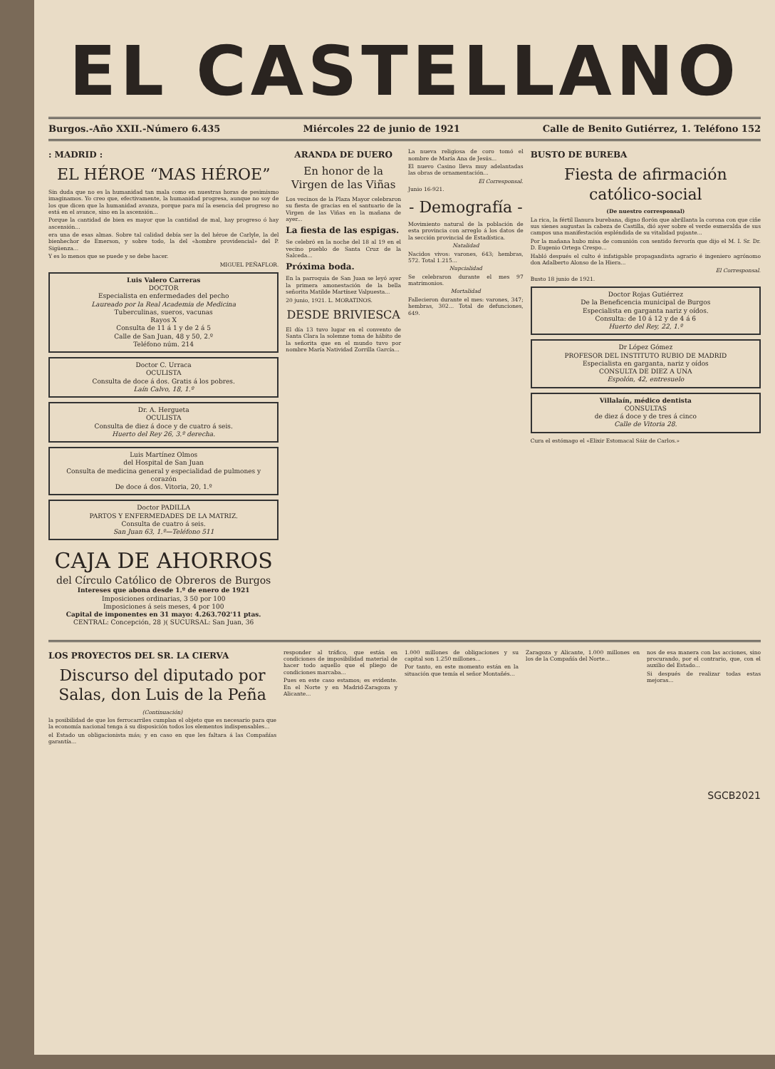EL CASTELLANO
Burgos.-Año XXII.-Número 6.435 Miércoles 22 de junio de 1921 Calle de Benito Gutiérrez, 1. Teléfono 152
: MADRID :
EL HÉROE “MAS HÉROE”
Sin duda que no es la humanidad tan mala como en nuestras horas de pesimismo imaginamos. Yo creo que, efectivamente, la humanidad progresa, aunque no soy de los que dicen que la humanidad avanza, porque para mí la esencia del progreso no está en el avance, sino en la ascensión...
Porque la cantidad de bien es mayor que la cantidad de mal, hay progreso ó hay ascensión...
era una de esas almas. Sobre tal calidad debía ser la del héroe de Carlyle, la del bienhechor de Emerson, y sobre todo, la del «hombre providencial» del P. Sigüenza...
Y es lo menos que se puede y se debe hacer.
MIGUEL PEÑAFLOR.
Luis Valero Carreras
DOCTOR
Especialista en enfermedades del pecho
Laureado por la Real Academia de Medicina
Tuberculinas, sueros, vacunas
Rayos X
Consulta de 11 á 1 y de 2 á 5
Calle de San Juan, 48 y 50, 2.º
Teléfono núm. 214
Doctor C. Urraca
OCULISTA
Consulta de doce á dos. Gratis á los pobres.
Laín Calvo, 18, 1.º
Dr. A. Hergueta
OCULISTA
Consulta de diez á doce y de cuatro á seis.
Huerto del Rey 26, 3.º derecha.
Luis Martínez Olmos
del Hospital de San Juan
Consulta de medicina general y especialidad de pulmones y corazón
De doce á dos. Vitoria, 20, 1.º
Doctor PADILLA
PARTOS Y ENFERMEDADES DE LA MATRIZ.
Consulta de cuatro á seis.
San Juan 63, 1.º—Teléfono 511
CAJA DE AHORROS
del Círculo Católico de Obreros de Burgos
Intereses que abona desde 1.º de enero de 1921
Imposiciones ordinarias, 3 50 por 100
Imposiciones á seis meses, 4 por 100
Capital de imponentes en 31 mayo: 4.263.702'11 ptas.
CENTRAL: Concepción, 28 )( SUCURSAL: San Juan, 36
ARANDA DE DUERO
En honor de la Virgen de las Viñas
Los vecinos de la Plaza Mayor celebraron su fiesta de gracias en el santuario de la Virgen de las Viñas en la mañana de ayer...
La fiesta de las espigas.
Se celebró en la noche del 18 al 19 en el vecino pueblo de Santa Cruz de la Salceda...
Próxima boda.
En la parroquia de San Juan se leyó ayer la primera amonestación de la bella señorita Matilde Martínez Valpuesta...
20 junio, 1921. L. MORATINOS.
DESDE BRIVIESCA
El día 13 tuvo lugar en el convento de Santa Clara la solemne toma de hábito de la señorita que en el mundo tuvo por nombre María Natividad Zorrilla García...
La nueva religiosa de coro tomó el nombre de María Ana de Jesús...
El nuevo Casino lleva muy adelantadas las obras de ornamentación...
El Corresponsal.
Junio 16-921.
- Demografía -
Movimiento natural de la población de esta provincia con arreglo á los datos de la sección provincial de Estadística.
Natalidad
Nacidos vivos: varones, 643; hembras, 572. Total 1.215...
Nupcialidad
Se celebraron durante el mes 97 matrimonios.
Mortalidad
Fallecieron durante el mes: varones, 347; hembras, 302... Total de defunciones, 649.
BUSTO DE BUREBA
Fiesta de afirmación católico-social
(De nuestro corresponsal)
La rica, la fértil llanura burebana, digno florón que abrillanta la corona con que ciñe sus sienes augustas la cabeza de Castilla, dió ayer sobre el verde esmeralda de sus campos una manifestación espléndida de su vitalidad pujante...
Por la mañana hubo misa de comunión con sentido fervorín que dijo el M. I. Sr. Dr. D. Eugenio Ortega Crespo...
Habló después el culto é infatigable propagandista agrario é ingeniero agrónomo don Adalberto Alonso de la Hiera...
El Corresponsal.
Busto 18 junio de 1921.
Doctor Rojas Gutiérrez
De la Beneficencia municipal de Burgos
Especialista en garganta nariz y oídos.
Consulta: de 10 á 12 y de 4 á 6
Huerto del Rey, 22, 1.º
Dr López Gómez
PROFESOR DEL INSTITUTO RUBIO DE MADRID
Especialista en garganta, nariz y oídos
CONSULTA DE DIEZ A UNA
Espolón, 42, entresuelo
Villalaín, médico dentista
CONSULTAS
de diez á doce y de tres á cinco
Calle de Vitoria 28.
Cura el estómago el «Elixir Estomacal Sáiz de Carlos.»
LOS PROYECTOS DEL SR. LA CIERVA
Discurso del diputado por Salas, don Luis de la Peña
(Continuación)
la posibilidad de que los ferrocarriles cumplan el objeto que es necesario para que la economía nacional tenga á su disposición todos los elementos indispensables...
el Estado un obligacionista más; y en caso en que les faltara á las Compañías garantía...
responder al tráfico, que están en condiciones de imposibilidad material de hacer todo aquello que el pliego de condiciones marcaba...
Pues en este caso estamos; es evidente. En el Norte y en Madrid-Zaragoza y Alicante...
1.000 millones de obligaciones y su capital son 1.250 millones...
Por tanto, en este momento están en la situación que temía el señor Montañés...
Zaragoza y Alicante, 1.000 millones en los de la Compañía del Norte...
nos de esa manera con las acciones, sino procurando, por el contrario, que, con el auxilio del Estado...
Si después de realizar todas estas mejoras...
SGCB2021